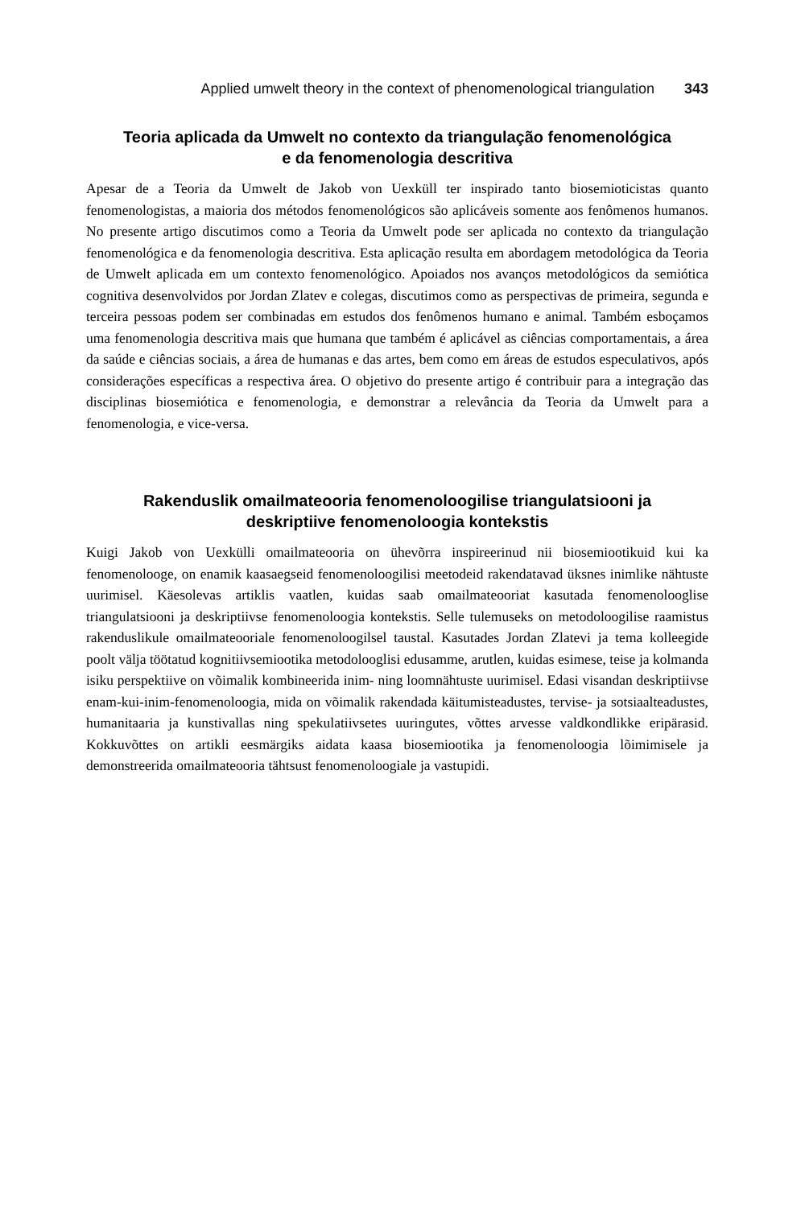Applied umwelt theory in the context of phenomenological triangulation 343
Teoria aplicada da Umwelt no contexto da triangulação fenomenológica
e da fenomenologia descritiva
Apesar de a Teoria da Umwelt de Jakob von Uexküll ter inspirado tanto biosemioticistas quanto fenomenologistas, a maioria dos métodos fenomenológicos são aplicáveis somente aos fenômenos humanos. No presente artigo discutimos como a Teoria da Umwelt pode ser aplicada no contexto da triangulação fenomenológica e da fenomenologia descritiva. Esta aplicação resulta em abordagem metodológica da Teoria de Umwelt aplicada em um contexto fenomenológico. Apoiados nos avanços metodológicos da semiótica cognitiva desenvolvidos por Jordan Zlatev e colegas, discutimos como as perspectivas de primeira, segunda e terceira pessoas podem ser combinadas em estudos dos fenômenos humano e animal. Também esboçamos uma fenomenologia descritiva mais que humana que também é aplicável as ciências comportamentais, a área da saúde e ciências sociais, a área de humanas e das artes, bem como em áreas de estudos especulativos, após considerações específicas a respectiva área. O objetivo do presente artigo é contribuir para a integração das disciplinas biosemiótica e fenomenologia, e demonstrar a relevância da Teoria da Umwelt para a fenomenologia, e vice-versa.
Rakenduslik omailmateooria fenomenoloogilise triangulatsiooni ja
deskriptiive fenomenoloogia kontekstis
Kuigi Jakob von Uexkülli omailmateooria on ühevõrra inspireerinud nii biosemiootikuid kui ka fenomenolooge, on enamik kaasaegseid fenomenoloogilisi meetodeid rakendatavad üksnes inimlike nähtuste uurimisel. Käesolevas artiklis vaatlen, kuidas saab omailmateooriat kasutada fenomenolooglise triangulatsiooni ja deskriptiivse fenomenoloogia kontekstis. Selle tulemuseks on metodoloogilise raamistus rakenduslikule omailmateooriale fenomenoloogilsel taustal. Kasutades Jordan Zlatevi ja tema kolleegide poolt välja töötatud kognitiivsemiootika metodolooglisi edusamme, arutlen, kuidas esimese, teise ja kolmanda isiku perspektiive on võimalik kombineerida inim- ning loomnähtuste uurimisel. Edasi visandan deskriptiivse enam-kui-inim-fenomenoloogia, mida on võimalik rakendada käitumisteadustes, tervise- ja sotsiaalteadustes, humanitaaria ja kunstivallas ning spekulatiivsetes uuringutes, võttes arvesse valdkondlikke eripärasid. Kokkuvõttes on artikli eesmärgiks aidata kaasa biosemiootika ja fenomenoloogia lõimimisele ja demonstreerida omailmateooria tähtsust fenomenoloogiale ja vastupidi.